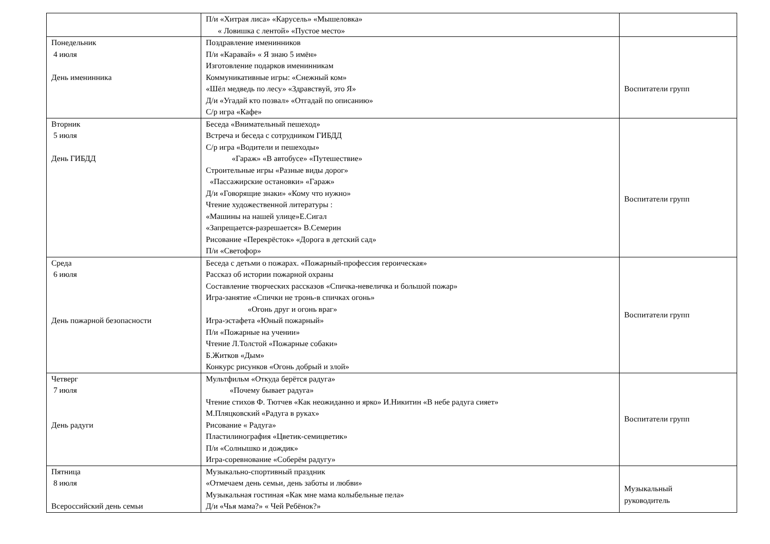| | П/и «Хитрая лиса» «Карусель» «Мышеловка» « Ловишка с лентой» «Пустое место» | |
| Понедельник 4 июля День именинника | Поздравление именинников П/и «Каравай» « Я знаю 5 имён» Изготовление подарков именинникам Коммуникативные игры: «Снежный ком» «Шёл медведь по лесу» «Здравствуй, это Я» Д/и «Угадай кто позвал» «Отгадай по описанию» С/р игра «Кафе» | Воспитатели групп |
| Вторник 5 июля День ГИБДД | Беседа «Внимательный пешеход» Встреча и беседа с сотрудником ГИБДД С/р игра «Водители и пешеходы» «Гараж» «В автобусе» «Путешествие» Строительные игры «Разные виды дорог» «Пассажирские остановки» «Гараж» Д/и «Говорящие знаки» «Кому что нужно» Чтение художественной литературы : «Машины на нашей улице»Е.Сигал «Запрещается-разрешается» В.Семерин Рисование «Перекрёсток» «Дорога в детский сад» П/и «Светофор» | Воспитатели групп |
| Среда 6 июля День пожарной безопасности | Беседа с детьми о пожарах. «Пожарный-профессия героическая» Рассказ об истории пожарной охраны Составление творческих рассказов «Спичка-невеличка и большой пожар» Игра-занятие «Спички не тронь-в спичках огонь» «Огонь друг и огонь враг» Игра-эстафета «Юный пожарный» П/и «Пожарные на учении» Чтение Л.Толстой «Пожарные собаки» Б.Житков «Дым» Конкурс рисунков «Огонь добрый и злой» | Воспитатели групп |
| Четверг 7 июля День радуги | Мультфильм «Откуда берётся радуга» «Почему бывает радуга» Чтение стихов Ф. Тютчев «Как неожиданно и ярко» И.Никитин «В небе радуга сияет» М.Пляцковский «Радуга в руках» Рисование « Радуга» Пластилинография «Цветик-семицветик» П/и «Солнышко и дождик» Игра-соревнование «Соберём радугу» | Воспитатели групп |
| Пятница 8 июля Всероссийский день семьи | Музыкально-спортивный праздник «Отмечаем день семьи, день заботы и любви» Музыкальная гостиная «Как мне мама колыбельные пела» Д/и «Чья мама?» « Чей Ребёнок?» | Музыкальный руководитель |